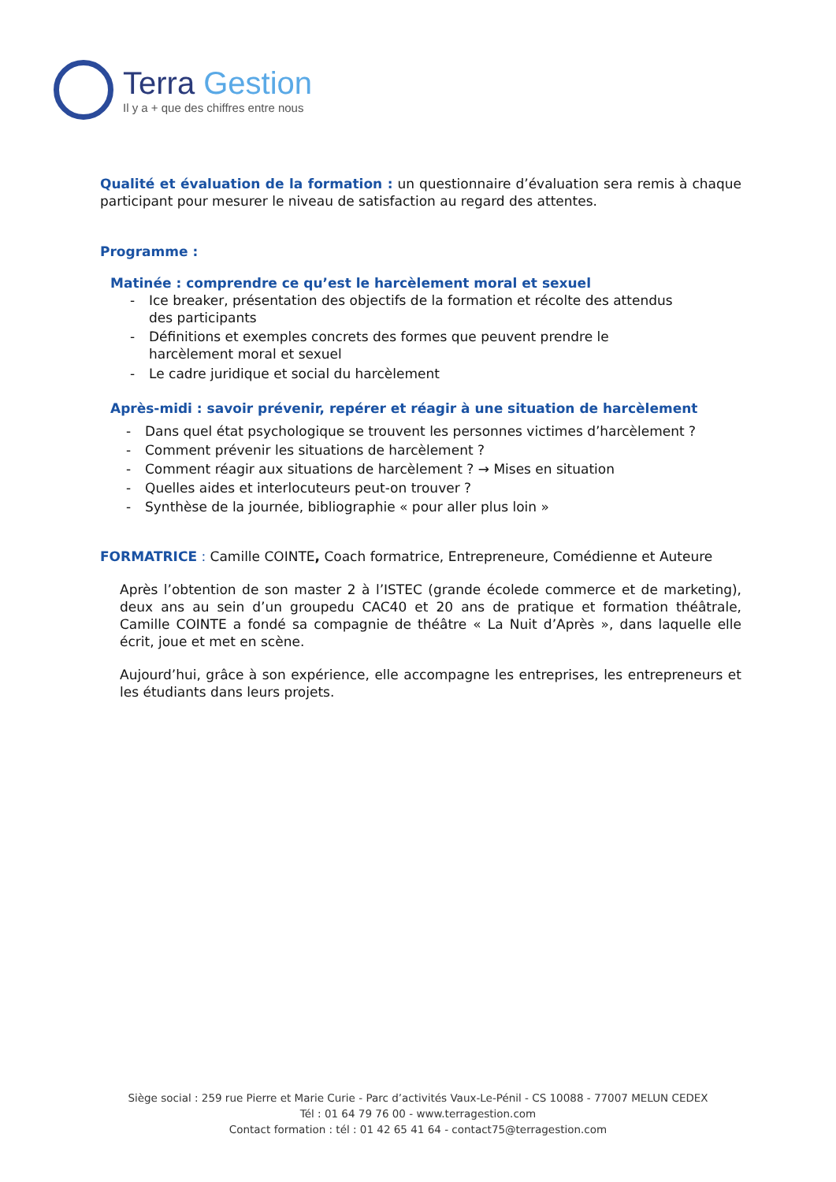Terra Gestion
Il y a + que des chiffres entre nous
Qualité et évaluation de la formation : un questionnaire d’évaluation sera remis à chaque participant pour mesurer le niveau de satisfaction au regard des attentes.
Programme :
Matinée : comprendre ce qu’est le harcèlement moral et sexuel
- Ice breaker, présentation des objectifs de la formation et récolte des attendus des participants
- Définitions et exemples concrets des formes que peuvent prendre le harcèlement moral et sexuel
- Le cadre juridique et social du harcèlement
Après-midi : savoir prévenir, repérer et réagir à une situation de harcèlement
- Dans quel état psychologique se trouvent les personnes victimes d’harcèlement ?
- Comment prévenir les situations de harcèlement ?
- Comment réagir aux situations de harcèlement ? → Mises en situation
- Quelles aides et interlocuteurs peut-on trouver ?
- Synthèse de la journée, bibliographie « pour aller plus loin »
FORMATRICE : Camille COINTE, Coach formatrice, Entrepreneure, Comédienne et Auteure
Après l’obtention de son master 2 à l’ISTEC (grande écolede commerce et de marketing), deux ans au sein d’un groupedu CAC40 et 20 ans de pratique et formation théâtrale, Camille COINTE a fondé sa compagnie de théâtre « La Nuit d’Après », dans laquelle elle écrit, joue et met en scène.
Aujourd’hui, grâce à son expérience, elle accompagne les entreprises, les entrepreneurs et les étudiants dans leurs projets.
Siège social : 259 rue Pierre et Marie Curie - Parc d’activités Vaux-Le-Pénil - CS 10088 - 77007 MELUN CEDEX
Tél : 01 64 79 76 00 - www.terragestion.com
Contact formation : tél : 01 42 65 41 64 - contact75@terragestion.com